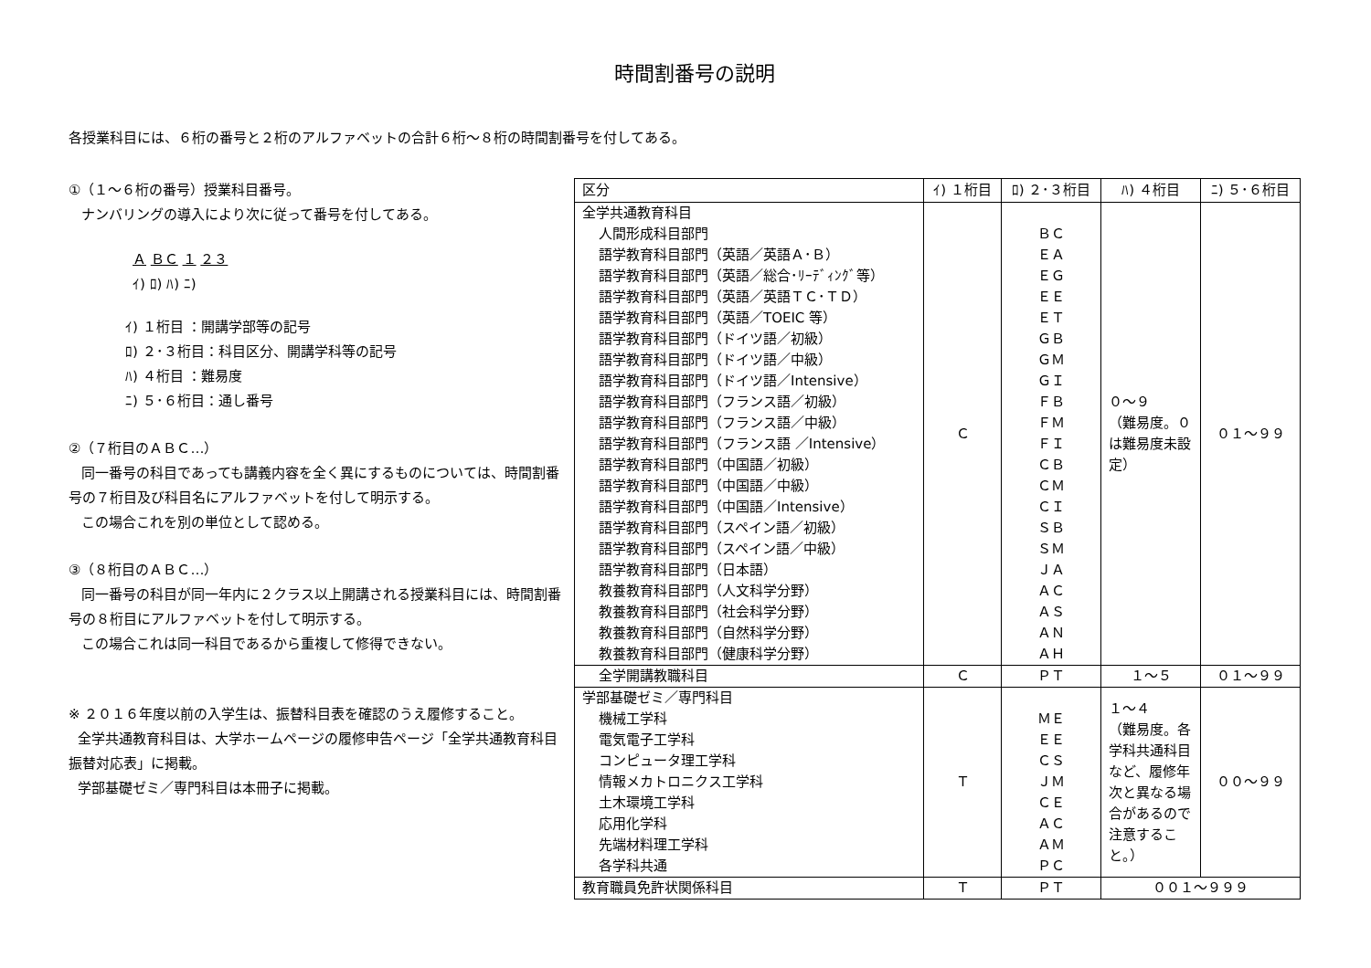時間割番号の説明
各授業科目には、６桁の番号と２桁のアルファベットの合計６桁～８桁の時間割番号を付してある。
①（１～６桁の番号）授業科目番号。
ナンバリングの導入により次に従って番号を付してある。
Ａ ＢＣ １ ２３
ｲ) ﾛ) ﾊ) ﾆ)
ｲ) １桁目 ：開講学部等の記号
ﾛ) ２･３桁目：科目区分、開講学科等の記号
ﾊ) ４桁目 ：難易度
ﾆ) ５･６桁目：通し番号
②（７桁目のＡＢＣ…）
同一番号の科目であっても講義内容を全く異にするものについては、時間割番号の７桁目及び科目名にアルファベットを付して明示する。
この場合これを別の単位として認める。
③（８桁目のＡＢＣ…）
同一番号の科目が同一年内に２クラス以上開講される授業科目には、時間割番号の８桁目にアルファベットを付して明示する。
この場合これは同一科目であるから重複して修得できない。
※ ２０１６年度以前の入学生は、振替科目表を確認のうえ履修すること。
全学共通教育科目は、大学ホームページの履修申告ページ「全学共通教育科目振替対応表」に掲載。
学部基礎ゼミ／専門科目は本冊子に掲載。
| 区分 | ｲ) １桁目 | ﾛ) ２･３桁目 | ﾊ) ４桁目 | ﾆ) ５･６桁目 |
| --- | --- | --- | --- | --- |
| 全学共通教育科目 人間形成科目部門 語学教育科目部門（英語／英語Ａ･Ｂ） 語学教育科目部門（英語／総合･ﾘｰﾃﾞｨﾝｸﾞ等） 語学教育科目部門（英語／英語ＴＣ･ＴＤ） 語学教育科目部門（英語／TOEIC 等） 語学教育科目部門（ドイツ語／初級） 語学教育科目部門（ドイツ語／中級） 語学教育科目部門（ドイツ語／Intensive） 語学教育科目部門（フランス語／初級） 語学教育科目部門（フランス語／中級） 語学教育科目部門（フランス語 ／Intensive） 語学教育科目部門（中国語／初級） 語学教育科目部門（中国語／中級） 語学教育科目部門（中国語／Intensive） 語学教育科目部門（スペイン語／初級） 語学教育科目部門（スペイン語／中級） 語学教育科目部門（日本語） 教養教育科目部門（人文科学分野） 教養教育科目部門（社会科学分野） 教養教育科目部門（自然科学分野） 教養教育科目部門（健康科学分野） | Ｃ | ＢＣ ＥＡ ＥＧ ＥＥ ＥＴ ＧＢ ＧＭ ＧＩ ＦＢ ＦＭ ＦＩ ＣＢ ＣＭ ＣＩ ＳＢ ＳＭ ＪＡ ＡＣ ＡＳ ＡＮ ＡＨ | ０～９ （難易度。０は難易度未設定） | ０１～９９ |
| 全学開講教職科目 | Ｃ | ＰＴ | １～５ | ０１～９９ |
| 学部基礎ゼミ／専門科目 機械工学科 電気電子工学科 コンピュータ理工学科 情報メカトロニクス工学科 土木環境工学科 応用化学科 先端材料理工学科 各学科共通 | Ｔ | ＭＥ ＥＥ ＣＳ ＪＭ ＣＥ ＡＣ ＡＭ ＰＣ | １～４ （難易度。各学科共通科目など、履修年次と異なる場合があるので注意すること。） | ００～９９ |
| 教育職員免許状関係科目 | Ｔ | ＰＴ | ００１～９９９ | |